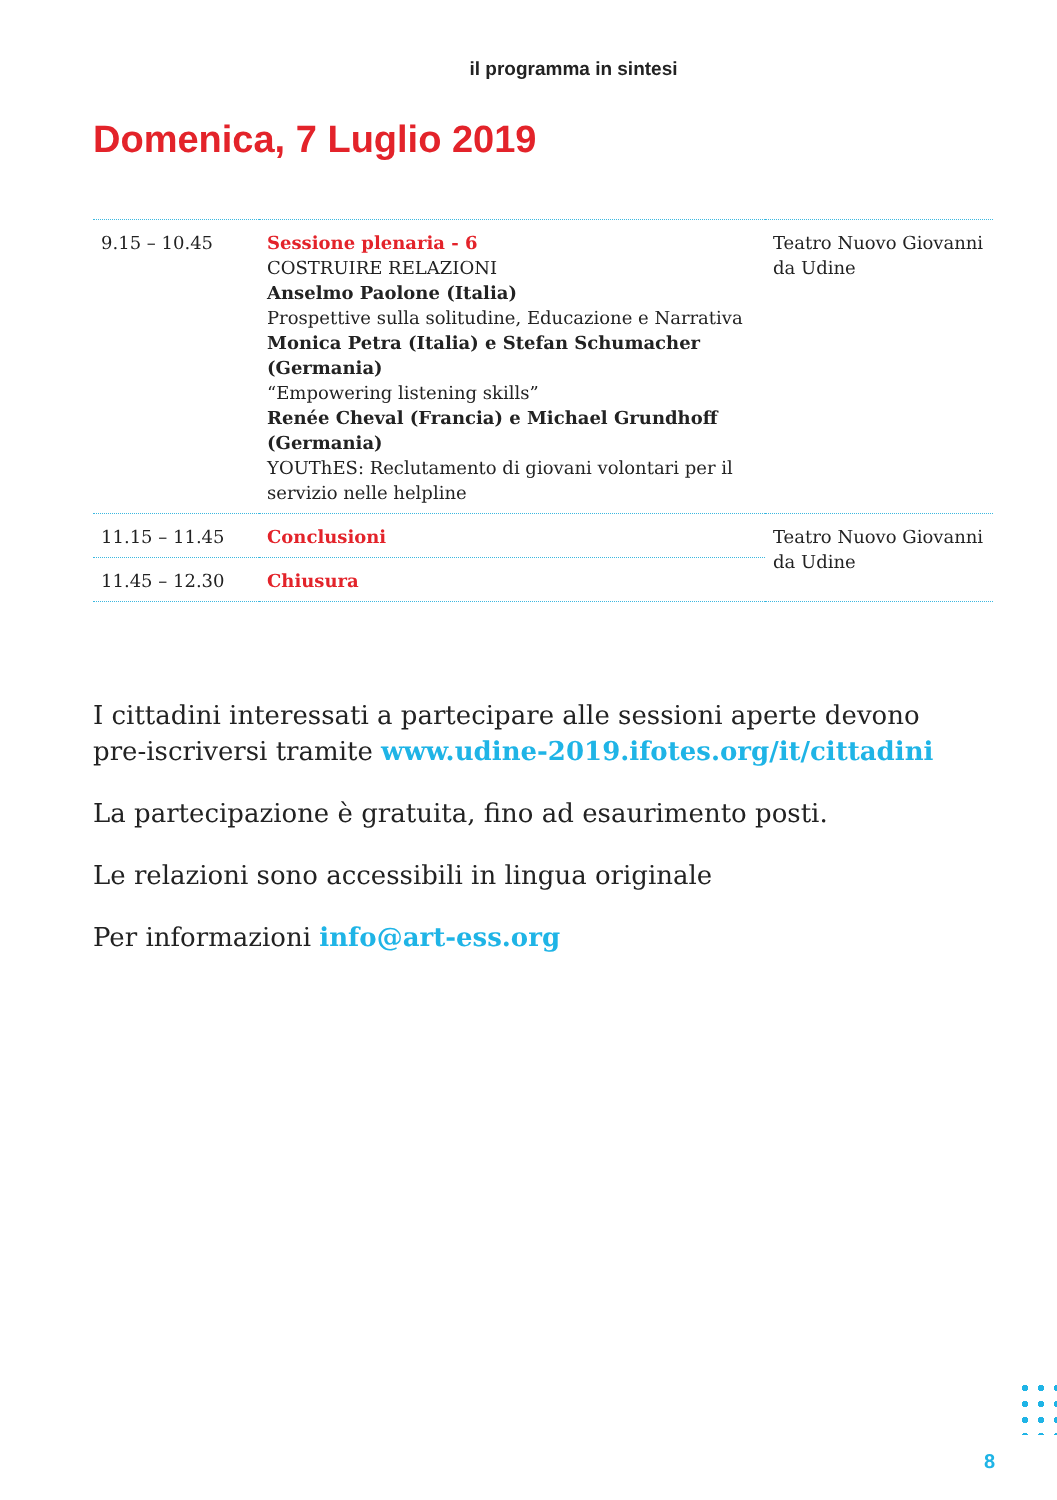il programma in sintesi
Domenica, 7 Luglio 2019
| 9.15 – 10.45 | Sessione plenaria - 6 COSTRUIRE RELAZIONI Anselmo Paolone (Italia) Prospettive sulla solitudine, Educazione e Narrativa Monica Petra (Italia) e Stefan Schumacher (Germania) “Empowering listening skills” Renée Cheval (Francia) e Michael Grundhoff (Germania) YOUThES: Reclutamento di giovani volontari per il servizio nelle helpline | Teatro Nuovo Giovanni da Udine |
| 11.15 – 11.45 | Conclusioni | Teatro Nuovo Giovanni da Udine |
| 11.45 – 12.30 | Chiusura | |
I cittadini interessati a partecipare alle sessioni aperte devono pre-iscriversi tramite www.udine-2019.ifotes.org/it/cittadini
La partecipazione è gratuita, fino ad esaurimento posti.
Le relazioni sono accessibili in lingua originale
Per informazioni info@art-ess.org
8